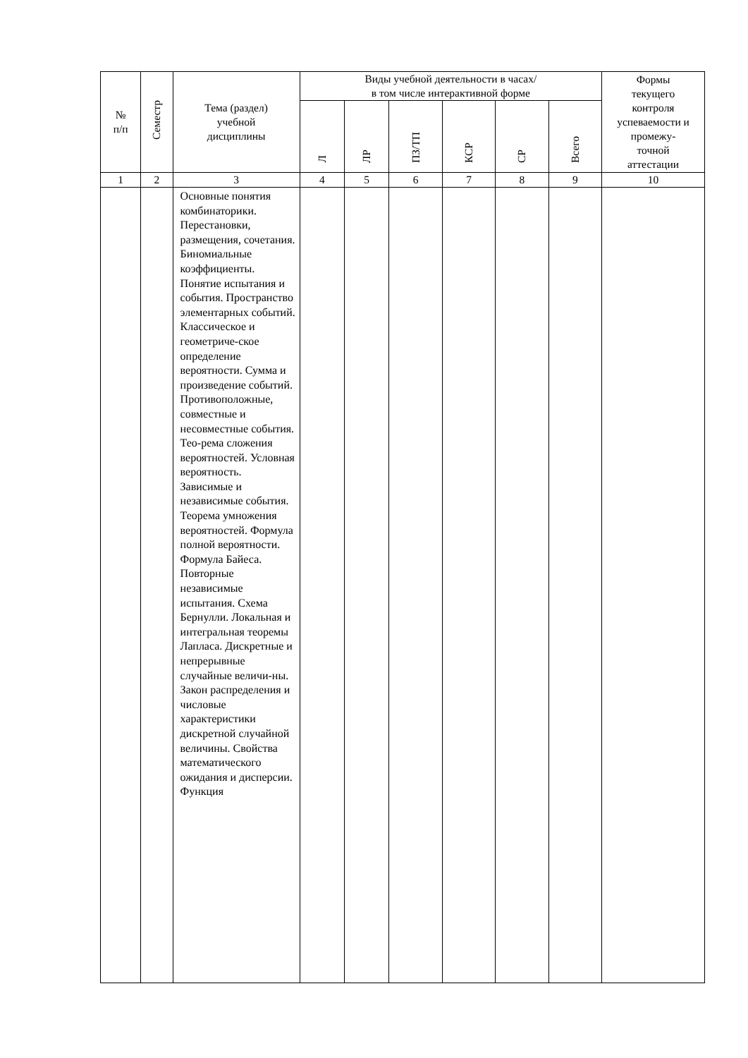| № п/п | Семестр | Тема (раздел) учебной дисциплины | Виды учебной деятельности в часах/ в том числе интерактивной форме | | | | | | Формы текущего контроля успеваемости и промежу- точной аттестации |
| --- | --- | --- | --- | --- | --- | --- | --- | --- | --- |
| | | | Л | ЛР | ПЗ/ТП | КСР | СР | Всего | |
| 1 | 2 | 3 | 4 | 5 | 6 | 7 | 8 | 9 | 10 |
| | | Основные понятия комбинаторики. Перестановки, размещения, сочетания. Биномиальные коэффициенты. Понятие испытания и события. Пространство элементарных событий. Классическое и геометриче-ское определение вероятности. Сумма и произведение событий. Противоположные, совместные и несовместные события. Тео-рема сложения вероятностей. Условная вероятность. Зависимые и независимые события. Теорема умножения вероятностей. Формула полной вероятности. Формула Байеса. Повторные независимые испытания. Схема Бернулли. Локальная и интегральная теоремы Лапласа. Дискретные и непрерывные случайные величи-ны. Закон распределения и числовые характеристики дискретной случайной величины. Свойства математического ожидания и дисперсии. Функция | | | | | | | |